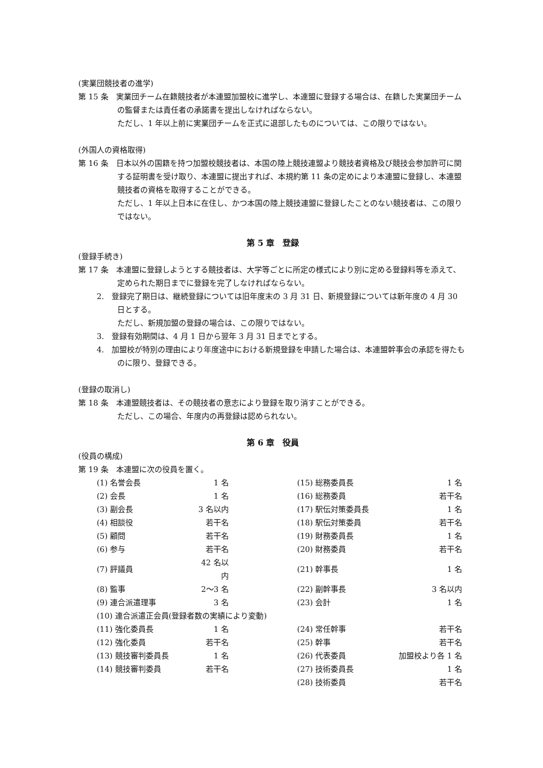(実業団競技者の進学)
第 15 条　実業団チーム在籍競技者が本連盟加盟校に進学し、本連盟に登録する場合は、在籍した実業団チームの監督または責任者の承諾書を提出しなければならない。
ただし、1 年以上前に実業団チームを正式に退部したものについては、この限りではない。
(外国人の資格取得)
第 16 条　日本以外の国籍を持つ加盟校競技者は、本国の陸上競技連盟より競技者資格及び競技会参加許可に関する証明書を受け取り、本連盟に提出すれば、本規約第 11 条の定めにより本連盟に登録し、本連盟競技者の資格を取得することができる。
ただし、1 年以上日本に在住し、かつ本国の陸上競技連盟に登録したことのない競技者は、この限りではない。
第 5 章　登録
(登録手続き)
第 17 条　本連盟に登録しようとする競技者は、大学等ごとに所定の様式により別に定める登録料等を添えて、定められた期日までに登録を完了しなければならない。
2.　登録完了期日は、継続登録については旧年度末の 3 月 31 日、新規登録については新年度の 4 月 30 日とする。
ただし、新規加盟の登録の場合は、この限りではない。
3.　登録有効期間は、4 月 1 日から翌年 3 月 31 日までとする。
4.　加盟校が特別の理由により年度途中における新規登録を申請した場合は、本連盟幹事会の承認を得たものに限り、登録できる。
(登録の取消し)
第 18 条　本連盟競技者は、その競技者の意志により登録を取り消すことができる。
ただし、この場合、年度内の再登録は認められない。
第 6 章　役員
(役員の構成)
第 19 条　本連盟に次の役員を置く。
| (1) 名誉会長 | 1 名 | | (15) 総務委員長 | 1 名 |
| (2) 会長 | 1 名 | | (16) 総務委員 | 若干名 |
| (3) 副会長 | 3 名以内 | | (17) 駅伝対策委員長 | 1 名 |
| (4) 相談役 | 若干名 | | (18) 駅伝対策委員 | 若干名 |
| (5) 顧問 | 若干名 | | (19) 財務委員長 | 1 名 |
| (6) 参与 | 若干名 | | (20) 財務委員 | 若干名 |
| (7) 評議員 | 42 名以内 | | (21) 幹事長 | 1 名 |
| (8) 監事 | 2〜3 名 | | (22) 副幹事長 | 3 名以内 |
| (9) 連合派遣理事 | 3 名 | | (23) 会計 | 1 名 |
| (10) 連合派遣正会員(登録者数の実績により変動) | | | | |
| (11) 強化委員長 | 1 名 | | (24) 常任幹事 | 若干名 |
| (12) 強化委員 | 若干名 | | (25) 幹事 | 若干名 |
| (13) 競技審判委員長 | 1 名 | | (26) 代表委員 | 加盟校より各 1 名 |
| (14) 競技審判委員 | 若干名 | | (27) 技術委員長 | 1 名 |
| | | | (28) 技術委員 | 若干名 |